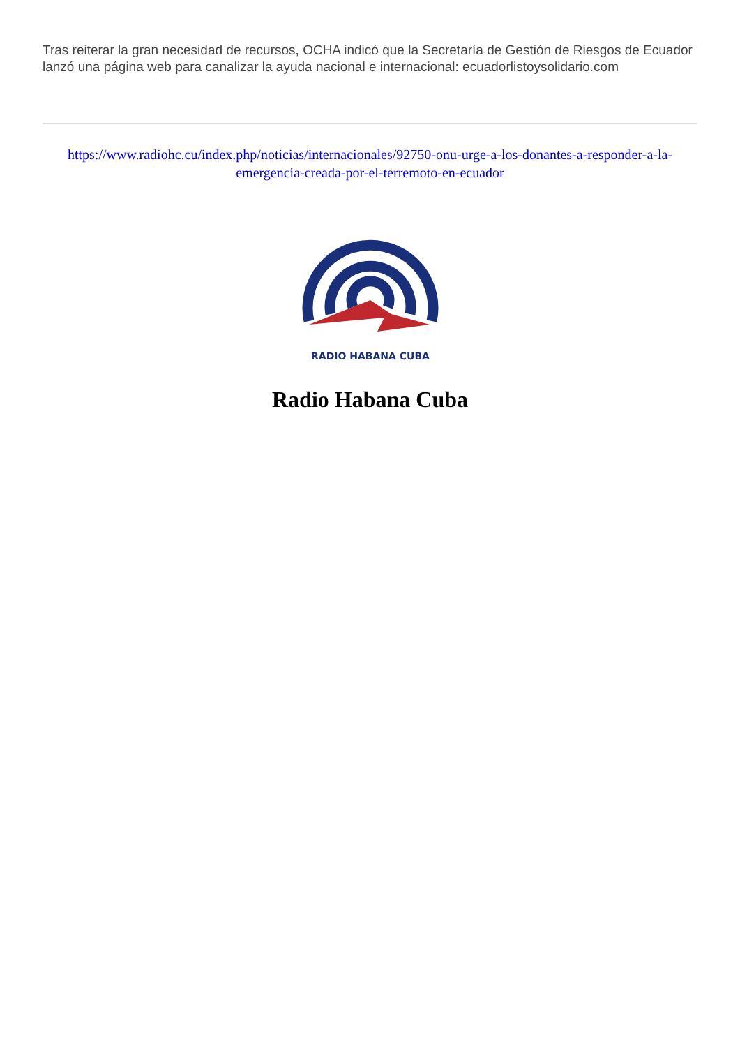Tras reiterar la gran necesidad de recursos, OCHA indicó que la Secretaría de Gestión de Riesgos de Ecuador lanzó una página web para canalizar la ayuda nacional e internacional: ecuadorlistoysolidario.com
https://www.radiohc.cu/index.php/noticias/internacionales/92750-onu-urge-a-los-donantes-a-responder-a-la-emergencia-creada-por-el-terremoto-en-ecuador
RADIO HABANA CUBA
Radio Habana Cuba